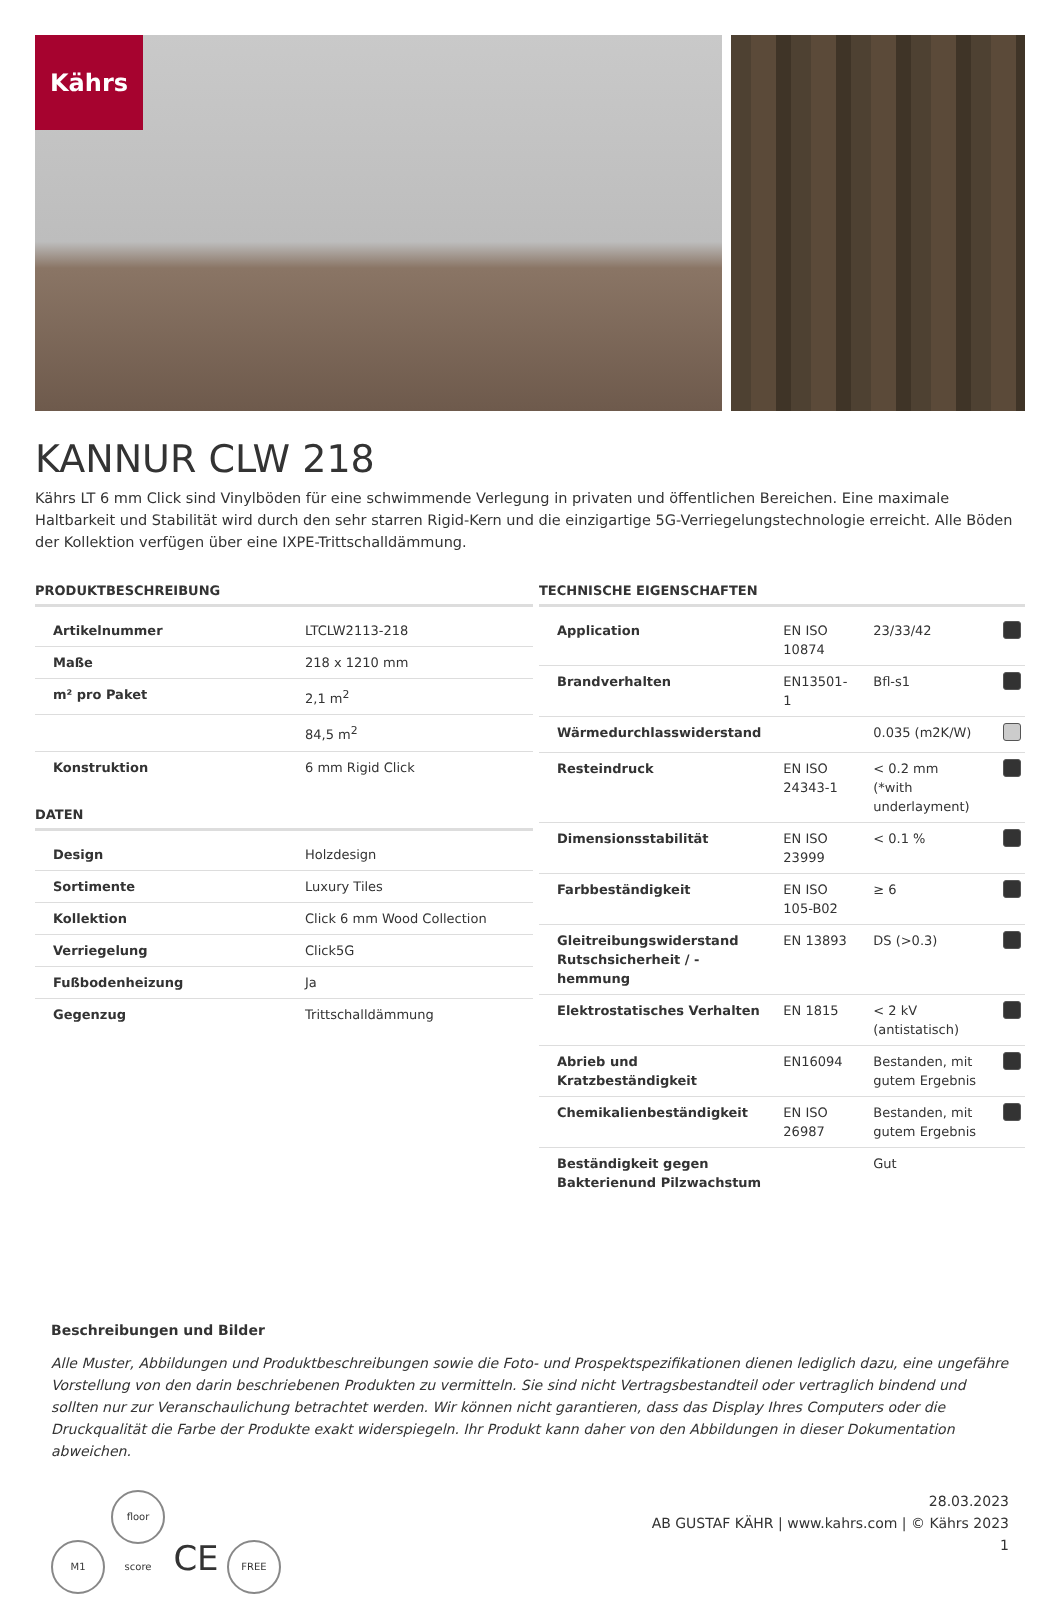Kährs
KANNUR CLW 218
Kährs LT 6 mm Click sind Vinylböden für eine schwimmende Verlegung in privaten und öffentlichen Bereichen. Eine maximale Haltbarkeit und Stabilität wird durch den sehr starren Rigid-Kern und die einzigartige 5G-Verriegelungstechnologie erreicht. Alle Böden der Kollektion verfügen über eine IXPE-Trittschalldämmung.
PRODUKTBESCHREIBUNG
| Artikelnummer | LTCLW2113-218 |
| Maße | 218 x 1210 mm |
| m² pro Paket | 2,1 m<sup>2</sup> |
| | 84,5 m<sup>2</sup> |
| Konstruktion | 6 mm Rigid Click |
DATEN
| Design | Holzdesign |
| Sortimente | Luxury Tiles |
| Kollektion | Click 6 mm Wood Collection |
| Verriegelung | Click5G |
| Fußbodenheizung | Ja |
| Gegenzug | Trittschalldämmung |
TECHNISCHE EIGENSCHAFTEN
| Application | EN ISO 10874 | 23/33/42 | |
| Brandverhalten | EN13501-1 | Bfl-s1 | |
| Wärmedurchlasswiderstand | | 0.035 (m2K/W) | |
| Resteindruck | EN ISO 24343-1 | < 0.2 mm (*with underlayment) | |
| Dimensionsstabilität | EN ISO 23999 | < 0.1 % | |
| Farbbeständigkeit | EN ISO 105-B02 | ≥ 6 | |
| Gleitreibungswiderstand Rutschsicherheit / -hemmung | EN 13893 | DS (>0.3) | |
| Elektrostatisches Verhalten | EN 1815 | < 2 kV (antistatisch) | |
| Abrieb und Kratzbeständigkeit | EN16094 | Bestanden, mit gutem Ergebnis | |
| Chemikalienbeständigkeit | EN ISO 26987 | Bestanden, mit gutem Ergebnis | |
| Beständigkeit gegen Bakterienund Pilzwachstum | | Gut | |
Beschreibungen und Bilder
Alle Muster, Abbildungen und Produktbeschreibungen sowie die Foto- und Prospektspezifikationen dienen lediglich dazu, eine ungefähre Vorstellung von den darin beschriebenen Produkten zu vermitteln. Sie sind nicht Vertragsbestandteil oder vertraglich bindend und sollten nur zur Veranschaulichung betrachtet werden. Wir können nicht garantieren, dass das Display Ihres Computers oder die Druckqualität die Farbe der Produkte exakt widerspiegeln. Ihr Produkt kann daher von den Abbildungen in dieser Dokumentation abweichen.
M1 floor score CE FREE
28.03.2023
AB GUSTAF KÄHR | www.kahrs.com | © Kährs 2023
1